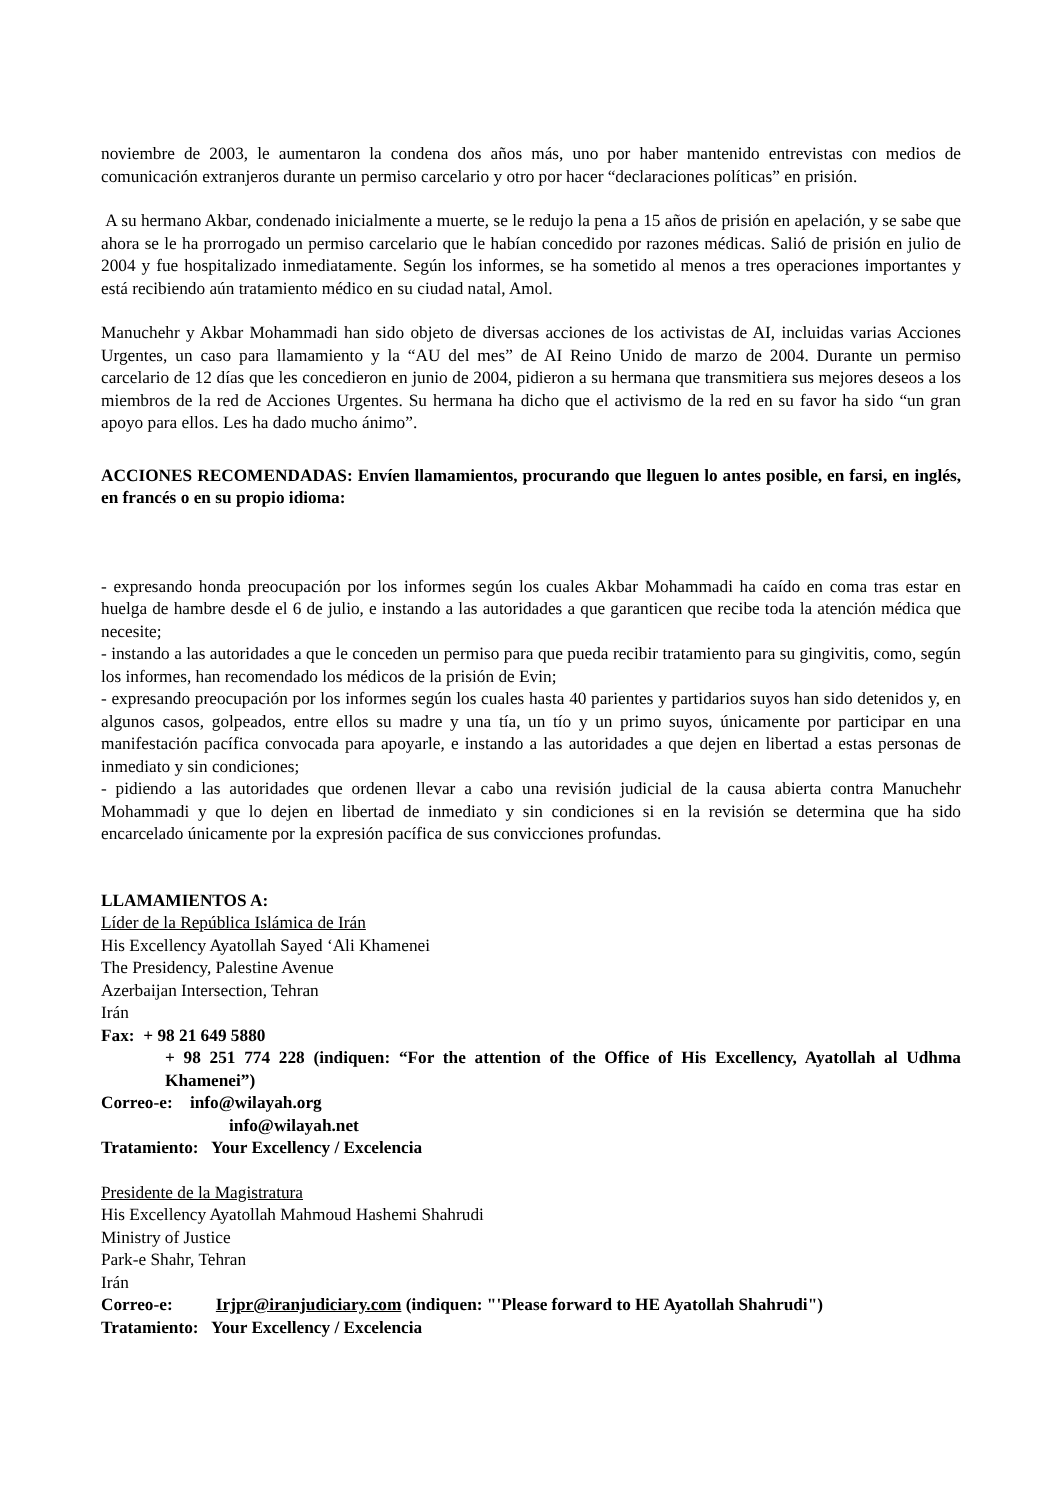noviembre de 2003, le aumentaron la condena dos años más, uno por haber mantenido entrevistas con medios de comunicación extranjeros durante un permiso carcelario y otro por hacer “declaraciones políticas” en prisión.
A su hermano Akbar, condenado inicialmente a muerte, se le redujo la pena a 15 años de prisión en apelación, y se sabe que ahora se le ha prorrogado un permiso carcelario que le habían concedido por razones médicas. Salió de prisión en julio de 2004 y fue hospitalizado inmediatamente. Según los informes, se ha sometido al menos a tres operaciones importantes y está recibiendo aún tratamiento médico en su ciudad natal, Amol.
Manuchehr y Akbar Mohammadi han sido objeto de diversas acciones de los activistas de AI, incluidas varias Acciones Urgentes, un caso para llamamiento y la “AU del mes” de AI Reino Unido de marzo de 2004. Durante un permiso carcelario de 12 días que les concedieron en junio de 2004, pidieron a su hermana que transmitiera sus mejores deseos a los miembros de la red de Acciones Urgentes. Su hermana ha dicho que el activismo de la red en su favor ha sido “un gran apoyo para ellos. Les ha dado mucho ánimo”.
ACCIONES RECOMENDADAS: Envíen llamamientos, procurando que lleguen lo antes posible, en farsi, en inglés, en francés o en su propio idioma:
- expresando honda preocupación por los informes según los cuales Akbar Mohammadi ha caído en coma tras estar en huelga de hambre desde el 6 de julio, e instando a las autoridades a que garanticen que recibe toda la atención médica que necesite;
- instando a las autoridades a que le conceden un permiso para que pueda recibir tratamiento para su gingivitis, como, según los informes, han recomendado los médicos de la prisión de Evin;
- expresando preocupación por los informes según los cuales hasta 40 parientes y partidarios suyos han sido detenidos y, en algunos casos, golpeados, entre ellos su madre y una tía, un tío y un primo suyos, únicamente por participar en una manifestación pacífica convocada para apoyarle, e instando a las autoridades a que dejen en libertad a estas personas de inmediato y sin condiciones;
- pidiendo a las autoridades que ordenen llevar a cabo una revisión judicial de la causa abierta contra Manuchehr Mohammadi y que lo dejen en libertad de inmediato y sin condiciones si en la revisión se determina que ha sido encarcelado únicamente por la expresión pacífica de sus convicciones profundas.
LLAMAMIENTOS A:
Líder de la República Islámica de Irán
His Excellency Ayatollah Sayed ‘Ali Khamenei
The Presidency, Palestine Avenue
Azerbaijan Intersection, Tehran
Irán
Fax: + 98 21 649 5880
+ 98 251 774 228 (indiquen: “For the attention of the Office of His Excellency, Ayatollah al Udhma Khamenei”)
Correo-e: info@wilayah.org
info@wilayah.net
Tratamiento: Your Excellency / Excelencia
Presidente de la Magistratura
His Excellency Ayatollah Mahmoud Hashemi Shahrudi
Ministry of Justice
Park-e Shahr, Tehran
Irán
Correo-e: Irjpr@iranjudiciary.com (indiquen: "'Please forward to HE Ayatollah Shahrudi")
Tratamiento: Your Excellency / Excelencia